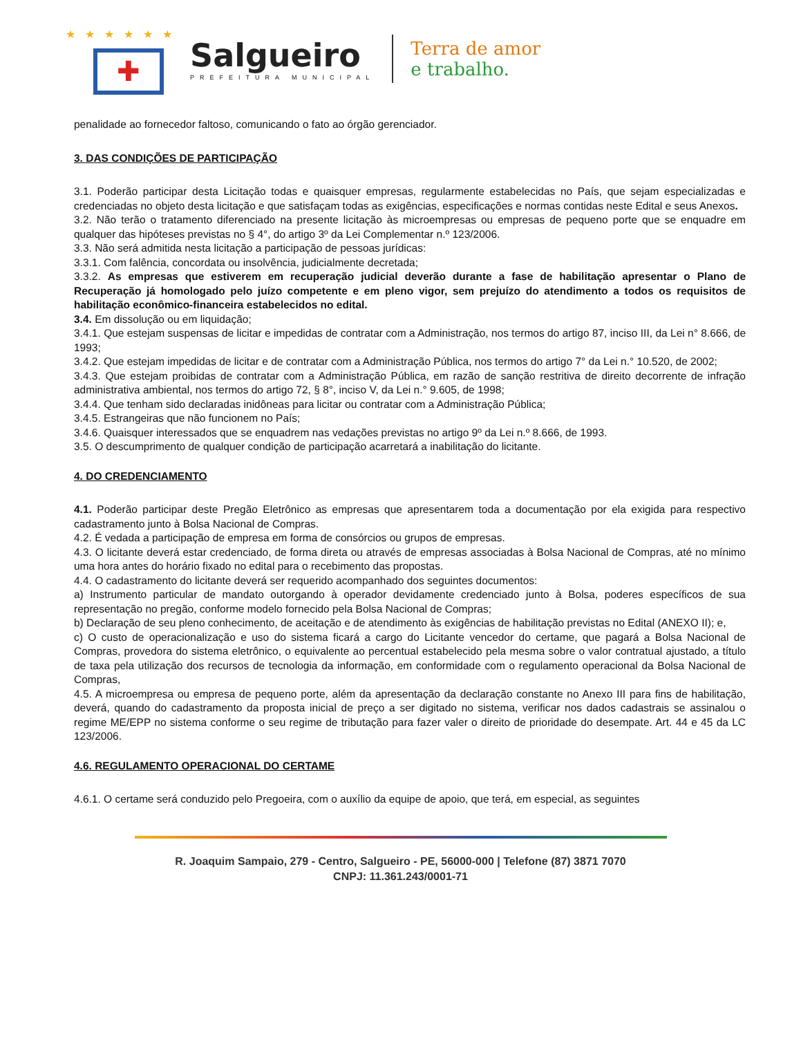★★★★★★
✚
Salgueiro
PREFEITURA MUNICIPAL
Terra de amor
e trabalho.
penalidade ao fornecedor faltoso, comunicando o fato ao órgão gerenciador.
3. DAS CONDIÇÕES DE PARTICIPAÇÃO
3.1. Poderão participar desta Licitação todas e quaisquer empresas, regularmente estabelecidas no País, que sejam especializadas e credenciadas no objeto desta licitação e que satisfaçam todas as exigências, especificações e normas contidas neste Edital e seus Anexos.
3.2. Não terão o tratamento diferenciado na presente licitação às microempresas ou empresas de pequeno porte que se enquadre em qualquer das hipóteses previstas no § 4°, do artigo 3º da Lei Complementar n.º 123/2006.
3.3. Não será admitida nesta licitação a participação de pessoas jurídicas:
3.3.1. Com falência, concordata ou insolvência, judicialmente decretada;
3.3.2. As empresas que estiverem em recuperação judicial deverão durante a fase de habilitação apresentar o Plano de Recuperação já homologado pelo juízo competente e em pleno vigor, sem prejuízo do atendimento a todos os requisitos de habilitação econômico-financeira estabelecidos no edital.
3.4. Em dissolução ou em liquidação;
3.4.1. Que estejam suspensas de licitar e impedidas de contratar com a Administração, nos termos do artigo 87, inciso III, da Lei n° 8.666, de 1993;
3.4.2. Que estejam impedidas de licitar e de contratar com a Administração Pública, nos termos do artigo 7° da Lei n.° 10.520, de 2002;
3.4.3. Que estejam proibidas de contratar com a Administração Pública, em razão de sanção restritiva de direito decorrente de infração administrativa ambiental, nos termos do artigo 72, § 8°, inciso V, da Lei n.° 9.605, de 1998;
3.4.4. Que tenham sido declaradas inidôneas para licitar ou contratar com a Administração Pública;
3.4.5. Estrangeiras que não funcionem no País;
3.4.6. Quaisquer interessados que se enquadrem nas vedações previstas no artigo 9º da Lei n.º 8.666, de 1993.
3.5. O descumprimento de qualquer condição de participação acarretará a inabilitação do licitante.
4. DO CREDENCIAMENTO
4.1. Poderão participar deste Pregão Eletrônico as empresas que apresentarem toda a documentação por ela exigida para respectivo cadastramento junto à Bolsa Nacional de Compras.
4.2. É vedada a participação de empresa em forma de consórcios ou grupos de empresas.
4.3. O licitante deverá estar credenciado, de forma direta ou através de empresas associadas à Bolsa Nacional de Compras, até no mínimo uma hora antes do horário fixado no edital para o recebimento das propostas.
4.4. O cadastramento do licitante deverá ser requerido acompanhado dos seguintes documentos:
a) Instrumento particular de mandato outorgando à operador devidamente credenciado junto à Bolsa, poderes específicos de sua representação no pregão, conforme modelo fornecido pela Bolsa Nacional de Compras;
b) Declaração de seu pleno conhecimento, de aceitação e de atendimento às exigências de habilitação previstas no Edital (ANEXO II); e,
c) O custo de operacionalização e uso do sistema ficará a cargo do Licitante vencedor do certame, que pagará a Bolsa Nacional de Compras, provedora do sistema eletrônico, o equivalente ao percentual estabelecido pela mesma sobre o valor contratual ajustado, a título de taxa pela utilização dos recursos de tecnologia da informação, em conformidade com o regulamento operacional da Bolsa Nacional de Compras,
4.5. A microempresa ou empresa de pequeno porte, além da apresentação da declaração constante no Anexo III para fins de habilitação, deverá, quando do cadastramento da proposta inicial de preço a ser digitado no sistema, verificar nos dados cadastrais se assinalou o regime ME/EPP no sistema conforme o seu regime de tributação para fazer valer o direito de prioridade do desempate. Art. 44 e 45 da LC 123/2006.
4.6. REGULAMENTO OPERACIONAL DO CERTAME
4.6.1. O certame será conduzido pelo Pregoeira, com o auxílio da equipe de apoio, que terá, em especial, as seguintes
R. Joaquim Sampaio, 279 - Centro, Salgueiro - PE, 56000-000 | Telefone (87) 3871 7070
CNPJ: 11.361.243/0001-71